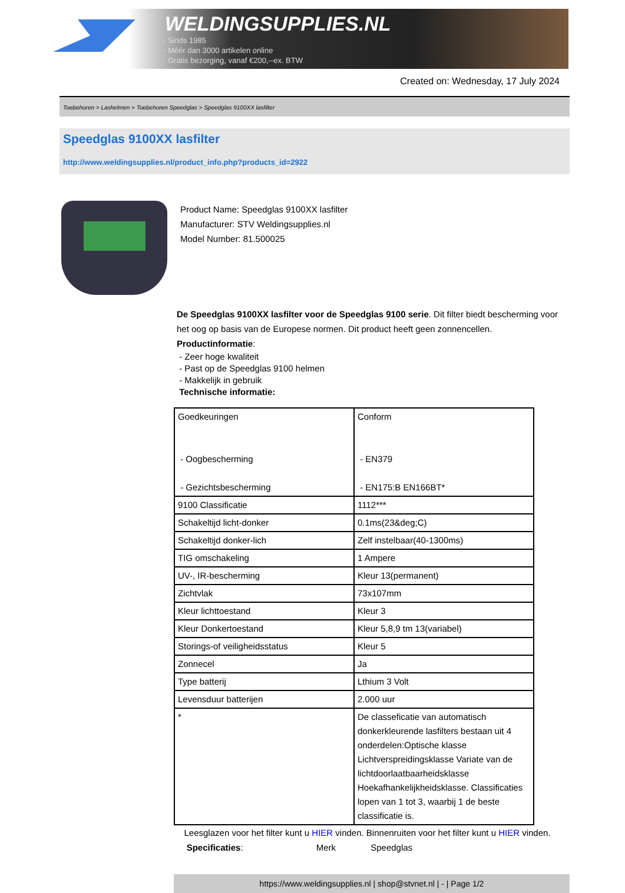WELDINGSUPPLIES.NL
- Sinds 1985
- Méér dan 3000 artikelen online
- Gratis bezorging, vanaf €200,--ex. BTW
Created on: Wednesday, 17 July 2024
Toebehoren > Lashelmen > Toebehoren Speedglas > Speedglas 9100XX lasfilter
Speedglas 9100XX lasfilter
http://www.weldingsupplies.nl/product_info.php?products_id=2922
Product Name: Speedglas 9100XX lasfilter
Manufacturer: STV Weldingsupplies.nl
Model Number: 81.500025
De Speedglas 9100XX lasfilter voor de Speedglas 9100 serie. Dit filter biedt bescherming voor het oog op basis van de Europese normen. Dit product heeft geen zonnencellen.
Productinformatie:
- Zeer hoge kwaliteit
- Past op de Speedglas 9100 helmen
- Makkelijk in gebruik
Technische informatie:
| Goedkeuringen - Oogbescherming - Gezichtsbescherming | Conform - EN379 - EN175:B EN166BT* |
| 9100 Classificatie | 1112*** |
| Schakeltijd licht-donker | 0.1ms(23&deg;C) |
| Schakeltijd donker-lich | Zelf instelbaar(40-1300ms) |
| TIG omschakeling | 1 Ampere |
| UV-, IR-bescherming | Kleur 13(permanent) |
| Zichtvlak | 73x107mm |
| Kleur lichttoestand | Kleur 3 |
| Kleur Donkertoestand | Kleur 5,8,9 tm 13(variabel) |
| Storings-of veiligheidsstatus | Kleur 5 |
| Zonnecel | Ja |
| Type batterij | Lthium 3 Volt |
| Levensduur batterijen | 2.000 uur |
| * | De classeficatie van automatisch donkerkleurende lasfilters bestaan uit 4 onderdelen:Optische klasse Lichtverspreidingsklasse Variate van de lichtdoorlaatbaarheidsklasse Hoekafhankelijkheidsklasse. Classificaties lopen van 1 tot 3, waarbij 1 de beste classificatie is. |
Leesglazen voor het filter kunt u HIER vinden. Binnenruiten voor het filter kunt u HIER vinden. Specificaties: Merk Speedglas
https://www.weldingsupplies.nl | shop@stvnet.nl | - | Page 1/2